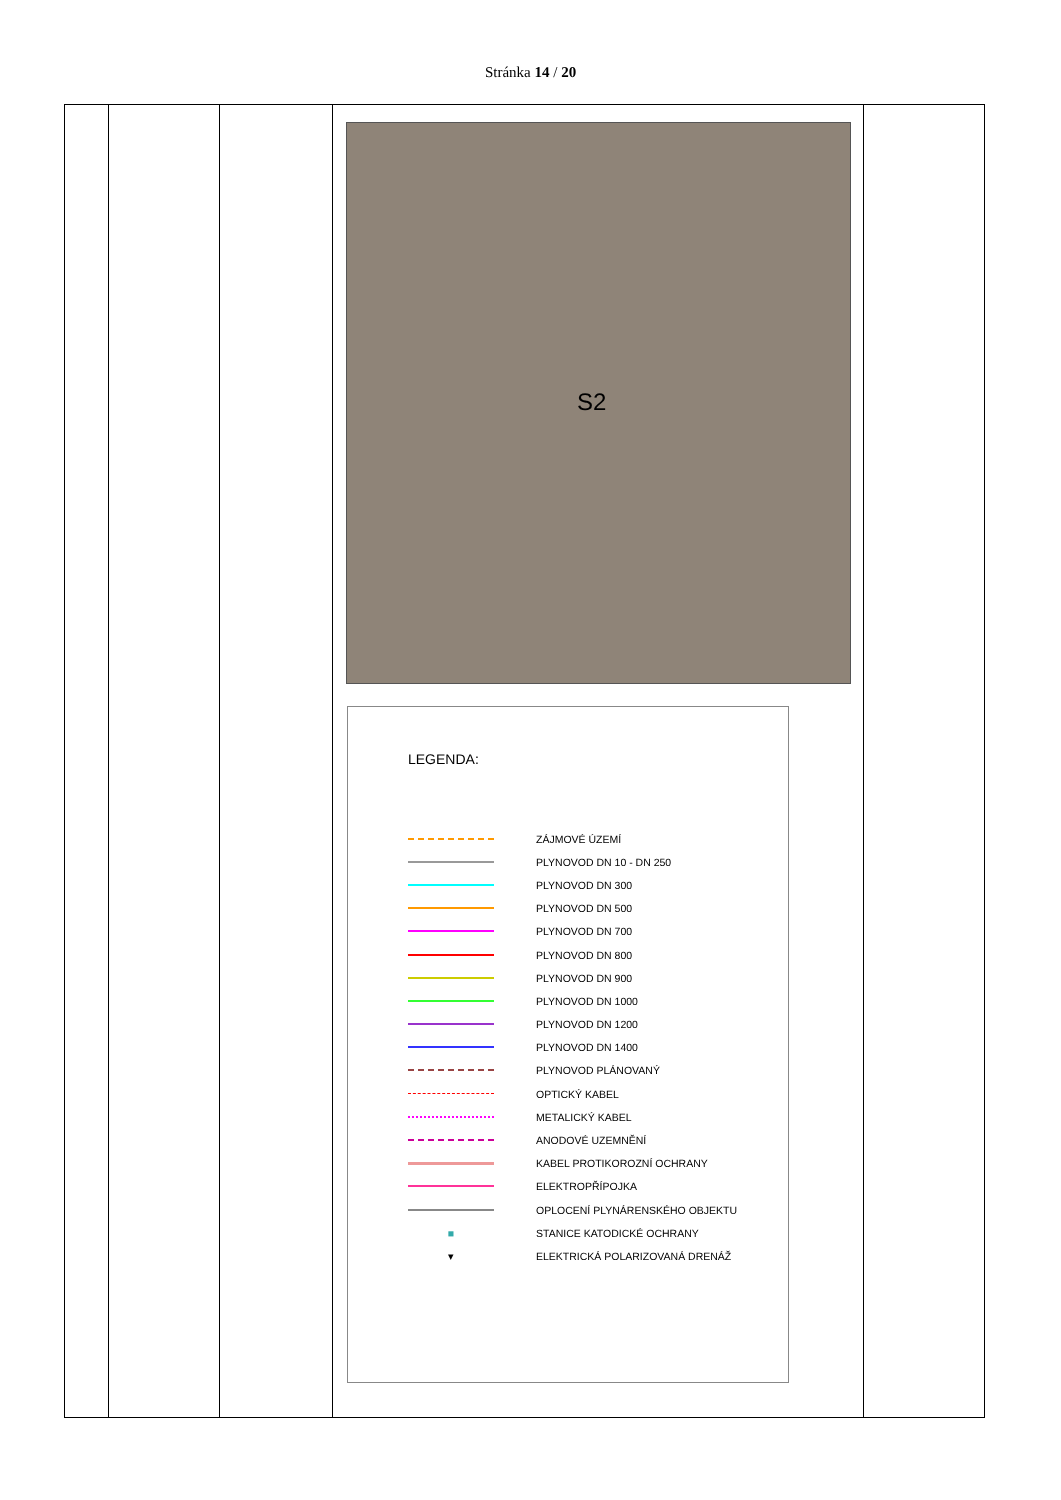Stránka 14 / 20
| | | | S2 LEGENDA: ZÁJMOVÉ ÚZEMÍ PLYNOVOD DN 10 - DN 250 PLYNOVOD DN 300 PLYNOVOD DN 500 PLYNOVOD DN 700 PLYNOVOD DN 800 PLYNOVOD DN 900 PLYNOVOD DN 1000 PLYNOVOD DN 1200 PLYNOVOD DN 1400 PLYNOVOD PLÁNOVANÝ OPTICKÝ KABEL METALICKÝ KABEL ANODOVÉ UZEMNĚNÍ KABEL PROTIKOROZNÍ OCHRANY ELEKTROPŘÍPOJKA OPLOCENÍ PLYNÁRENSKÉHO OBJEKTU ■ STANICE KATODICKÉ OCHRANY ▾ ELEKTRICKÁ POLARIZOVANÁ DRENÁŽ | |